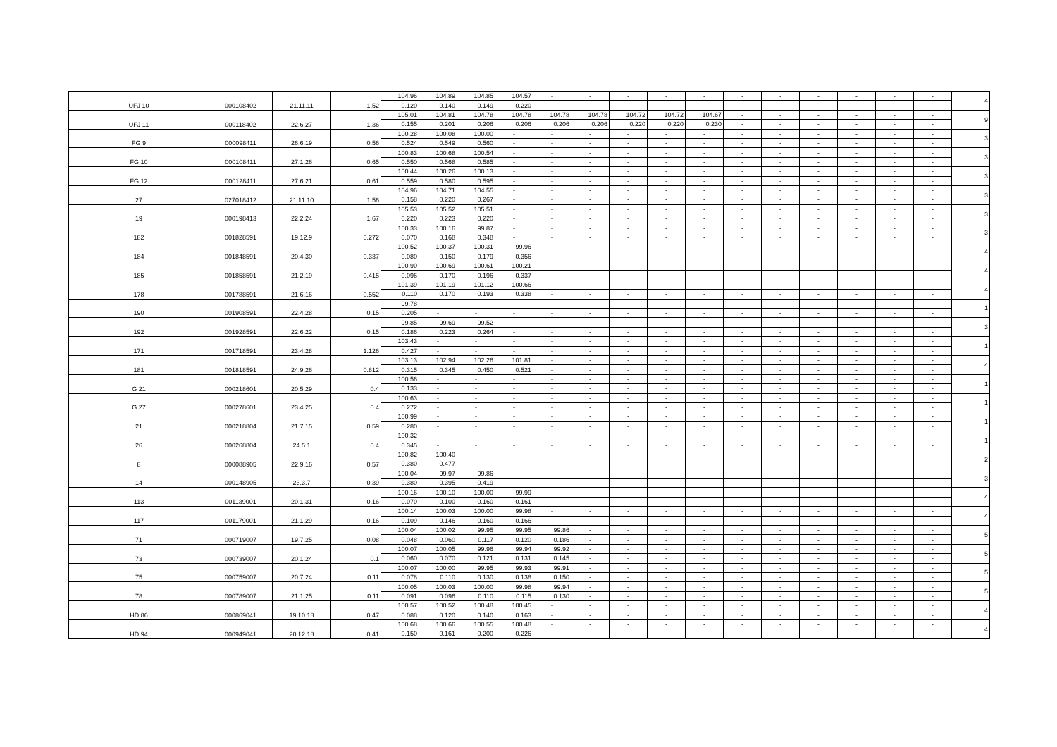| UFJ 10 | 000108402 | 21.11.11 | 1.52 | 104.96 | 104.89 | 104.85 | 104.57 | - | - | - | - | - | - | - | - | - | - | - | 4 |
| | | | | 0.120 | 0.140 | 0.149 | 0.220 | - | - | - | - | - | - | - | - | - | - | - | |
| UFJ 11 | 000118402 | 22.6.27 | 1.36 | 105.01 | 104.81 | 104.78 | 104.78 | 104.78 | 104.78 | 104.72 | 104.72 | 104.67 | - | - | - | - | - | - | 9 |
| | | | | 0.155 | 0.201 | 0.206 | 0.206 | 0.206 | 0.206 | 0.220 | 0.220 | 0.230 | - | - | - | - | - | - | |
| FG 9 | 000098411 | 26.6.19 | 0.56 | 100.28 | 100.08 | 100.00 | - | - | - | - | - | - | - | - | - | - | - | - | 3 |
| | | | | 0.524 | 0.549 | 0.560 | - | - | - | - | - | - | - | - | - | - | - | - | |
| FG 10 | 000108411 | 27.1.26 | 0.65 | 100.83 | 100.68 | 100.54 | - | - | - | - | - | - | - | - | - | - | - | - | 3 |
| | | | | 0.550 | 0.568 | 0.585 | - | - | - | - | - | - | - | - | - | - | - | - | |
| FG 12 | 000128411 | 27.6.21 | 0.61 | 100.44 | 100.26 | 100.13 | - | - | - | - | - | - | - | - | - | - | - | - | 3 |
| | | | | 0.559 | 0.580 | 0.595 | - | - | - | - | - | - | - | - | - | - | - | - | |
| 27 | 027018412 | 21.11.10 | 1.56 | 104.96 | 104.71 | 104.55 | - | - | - | - | - | - | - | - | - | - | - | - | 3 |
| | | | | 0.158 | 0.220 | 0.267 | - | - | - | - | - | - | - | - | - | - | - | - | |
| 19 | 000198413 | 22.2.24 | 1.67 | 105.53 | 105.52 | 105.51 | - | - | - | - | - | - | - | - | - | - | - | - | 3 |
| | | | | 0.220 | 0.223 | 0.220 | - | - | - | - | - | - | - | - | - | - | - | - | |
| 182 | 001828591 | 19.12.9 | 0.272 | 100.33 | 100.16 | 99.87 | - | - | - | - | - | - | - | - | - | - | - | - | 3 |
| | | | | 0.070 | 0.168 | 0.348 | - | - | - | - | - | - | - | - | - | - | - | - | |
| 184 | 001848591 | 20.4.30 | 0.337 | 100.52 | 100.37 | 100.31 | 99.96 | - | - | - | - | - | - | - | - | - | - | - | 4 |
| | | | | 0.080 | 0.150 | 0.179 | 0.356 | - | - | - | - | - | - | - | - | - | - | - | |
| 185 | 001858591 | 21.2.19 | 0.415 | 100.90 | 100.69 | 100.61 | 100.21 | - | - | - | - | - | - | - | - | - | - | - | 4 |
| | | | | 0.096 | 0.170 | 0.196 | 0.337 | - | - | - | - | - | - | - | - | - | - | - | |
| 178 | 001788591 | 21.6.16 | 0.552 | 101.39 | 101.19 | 101.12 | 100.66 | - | - | - | - | - | - | - | - | - | - | - | 4 |
| | | | | 0.110 | 0.170 | 0.193 | 0.338 | - | - | - | - | - | - | - | - | - | - | - | |
| 190 | 001908591 | 22.4.28 | 0.15 | 99.78 | - | - | - | - | - | - | - | - | - | - | - | - | - | - | 1 |
| | | | | 0.205 | - | - | - | - | - | - | - | - | - | - | - | - | - | - | |
| 192 | 001928591 | 22.6.22 | 0.15 | 99.85 | 99.69 | 99.52 | - | - | - | - | - | - | - | - | - | - | - | - | 3 |
| | | | | 0.186 | 0.223 | 0.264 | - | - | - | - | - | - | - | - | - | - | - | - | |
| 171 | 001718591 | 23.4.28 | 1.126 | 103.43 | - | - | - | - | - | - | - | - | - | - | - | - | - | - | 1 |
| | | | | 0.427 | - | - | - | - | - | - | - | - | - | - | - | - | - | - | |
| 181 | 001818591 | 24.9.26 | 0.812 | 103.13 | 102.94 | 102.26 | 101.81 | - | - | - | - | - | - | - | - | - | - | - | 4 |
| | | | | 0.315 | 0.345 | 0.450 | 0.521 | - | - | - | - | - | - | - | - | - | - | - | |
| G 21 | 000218601 | 20.5.29 | 0.4 | 100.56 | - | - | - | - | - | - | - | - | - | - | - | - | - | - | 1 |
| | | | | 0.133 | - | - | - | - | - | - | - | - | - | - | - | - | - | - | |
| G 27 | 000278601 | 23.4.25 | 0.4 | 100.63 | - | - | - | - | - | - | - | - | - | - | - | - | - | - | 1 |
| | | | | 0.272 | - | - | - | - | - | - | - | - | - | - | - | - | - | - | |
| 21 | 000218804 | 21.7.15 | 0.59 | 100.99 | - | - | - | - | - | - | - | - | - | - | - | - | - | - | 1 |
| | | | | 0.280 | - | - | - | - | - | - | - | - | - | - | - | - | - | - | |
| 26 | 000268804 | 24.5.1 | 0.4 | 100.32 | - | - | - | - | - | - | - | - | - | - | - | - | - | - | 1 |
| | | | | 0.345 | - | - | - | - | - | - | - | - | - | - | - | - | - | - | |
| 8 | 000088905 | 22.9.16 | 0.57 | 100.82 | 100.40 | - | - | - | - | - | - | - | - | - | - | - | - | - | 2 |
| | | | | 0.380 | 0.477 | - | - | - | - | - | - | - | - | - | - | - | - | - | |
| 14 | 000148905 | 23.3.7 | 0.39 | 100.04 | 99.97 | 99.86 | - | - | - | - | - | - | - | - | - | - | - | - | 3 |
| | | | | 0.380 | 0.395 | 0.419 | - | - | - | - | - | - | - | - | - | - | - | - | |
| 113 | 001139001 | 20.1.31 | 0.16 | 100.16 | 100.10 | 100.00 | 99.99 | - | - | - | - | - | - | - | - | - | - | - | 4 |
| | | | | 0.070 | 0.100 | 0.160 | 0.161 | - | - | - | - | - | - | - | - | - | - | - | |
| 117 | 001179001 | 21.1.29 | 0.16 | 100.14 | 100.03 | 100.00 | 99.98 | - | - | - | - | - | - | - | - | - | - | - | 4 |
| | | | | 0.109 | 0.146 | 0.160 | 0.166 | - | - | - | - | - | - | - | - | - | - | - | |
| 71 | 000719007 | 19.7.25 | 0.08 | 100.04 | 100.02 | 99.95 | 99.95 | 99.86 | - | - | - | - | - | - | - | - | - | - | 5 |
| | | | | 0.048 | 0.060 | 0.117 | 0.120 | 0.186 | - | - | - | - | - | - | - | - | - | - | |
| 73 | 000739007 | 20.1.24 | 0.1 | 100.07 | 100.05 | 99.96 | 99.94 | 99.92 | - | - | - | - | - | - | - | - | - | - | 5 |
| | | | | 0.060 | 0.070 | 0.121 | 0.131 | 0.145 | - | - | - | - | - | - | - | - | - | - | |
| 75 | 000759007 | 20.7.24 | 0.11 | 100.07 | 100.00 | 99.95 | 99.93 | 99.91 | - | - | - | - | - | - | - | - | - | - | 5 |
| | | | | 0.078 | 0.110 | 0.130 | 0.138 | 0.150 | - | - | - | - | - | - | - | - | - | - | |
| 78 | 000789007 | 21.1.25 | 0.11 | 100.05 | 100.03 | 100.00 | 99.98 | 99.94 | - | - | - | - | - | - | - | - | - | - | 5 |
| | | | | 0.091 | 0.096 | 0.110 | 0.115 | 0.130 | - | - | - | - | - | - | - | - | - | - | |
| HD 86 | 000869041 | 19.10.18 | 0.47 | 100.57 | 100.52 | 100.48 | 100.45 | - | - | - | - | - | - | - | - | - | - | - | 4 |
| | | | | 0.088 | 0.120 | 0.140 | 0.163 | - | - | - | - | - | - | - | - | - | - | - | |
| HD 94 | 000949041 | 20.12.18 | 0.41 | 100.68 | 100.66 | 100.55 | 100.48 | - | - | - | - | - | - | - | - | - | - | - | 4 |
| | | | | 0.150 | 0.161 | 0.200 | 0.226 | - | - | - | - | - | - | - | - | - | - | - | |